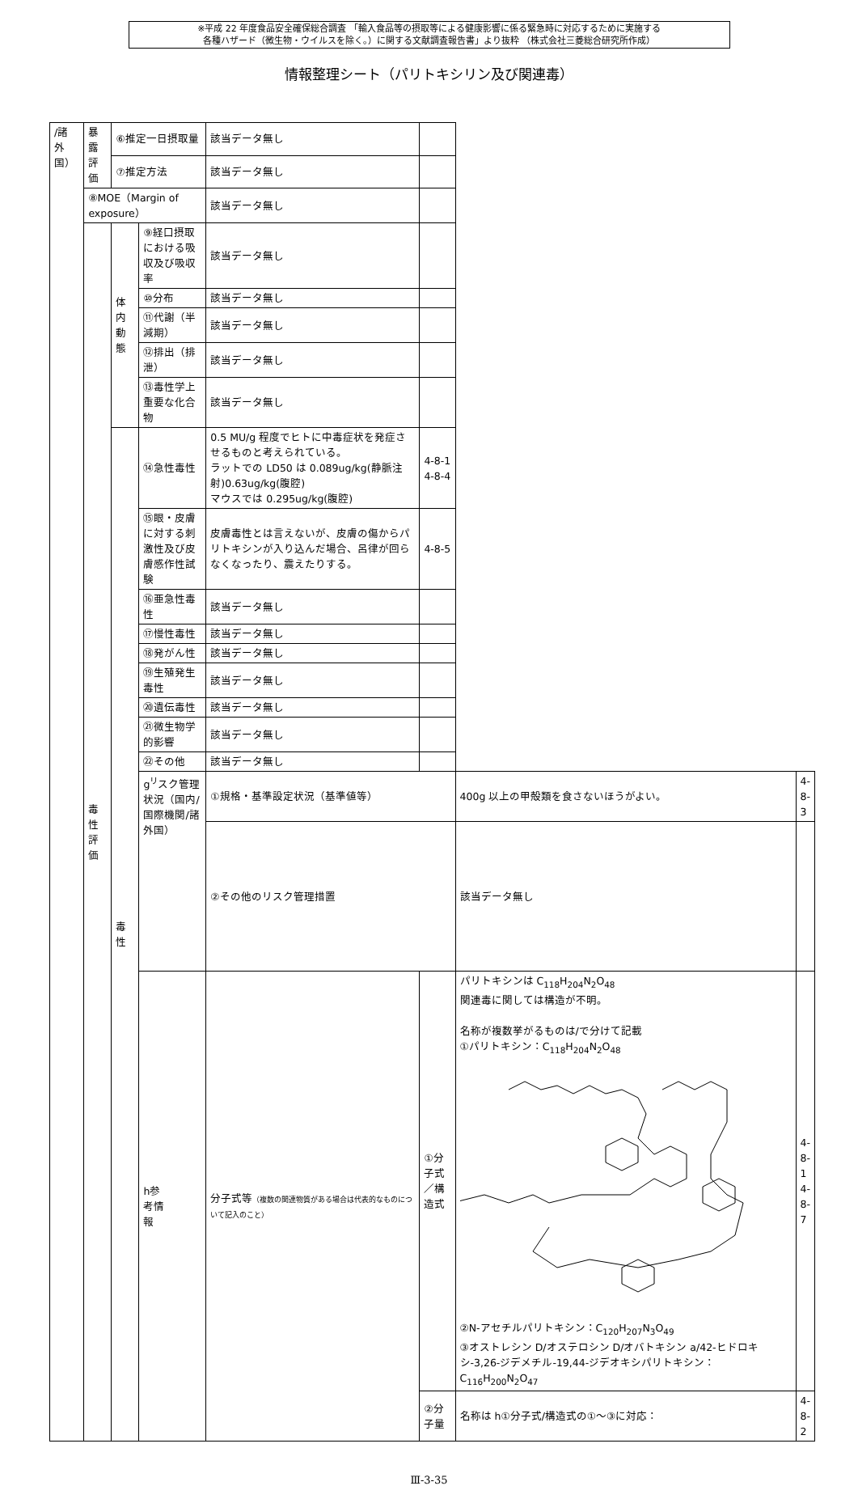※平成 22 年度食品安全確保総合調査 「輸入食品等の摂取等による健康影響に係る緊急時に対応するために実施する
各種ハザード（微生物・ウイルスを除く。）に関する文献調査報告書」より抜粋 （株式会社三菱総合研究所作成）
情報整理シート（パリトキシリン及び関連毒）
| /諸 外 国） | 暴露 評価 | ⑥推定一日摂取量 | | 該当データ無し | | | |
| | | ⑦推定方法 | | 該当データ無し | | | |
| | ⑧MOE（Margin of exposure） | | | 該当データ無し | | | |
| | 毒性 評価 | 体内 動態 | ⑨経口摂取における吸収及び吸収率 | 該当データ無し | | | |
| | | | ⑩分布 | 該当データ無し | | | |
| | | | ⑪代謝（半減期） | 該当データ無し | | | |
| | | | ⑫排出（排泄） | 該当データ無し | | | |
| | | | ⑬毒性学上重要な化合物 | 該当データ無し | | | |
| | | 毒性 | ⑭急性毒性 | 0.5 MU/g 程度でヒトに中毒症状を発症させるものと考えられている。 ラットでの LD50 は 0.089ug/kg(静脈注射)0.63ug/kg(腹腔) マウスでは 0.295ug/kg(腹腔) | 4-8-1 4-8-4 | | |
| | | | ⑮眼・皮膚に対する刺激性及び皮膚感作性試験 | 皮膚毒性とは言えないが、皮膚の傷からパリトキシンが入り込んだ場合、呂律が回らなくなったり、震えたりする。 | 4-8-5 | | |
| | | | ⑯亜急性毒性 | 該当データ無し | | | |
| | | | ⑰慢性毒性 | 該当データ無し | | | |
| | | | ⑱発がん性 | 該当データ無し | | | |
| | | | ⑲生殖発生毒性 | 該当データ無し | | | |
| | | | ⑳遺伝毒性 | 該当データ無し | | | |
| | | | ㉑微生物学的影響 | 該当データ無し | | | |
| | | | ㉒その他 | 該当データ無し | | | |
| | | | g<sup>リ</sup>スク管理状況（国内/国際機関/諸外国） | ①規格・基準設定状況（基準値等） | | 400g 以上の甲殻類を食さないほうがよい。 | 4-8-3 |
| | | | | ②その他のリスク管理措置 | | 該当データ無し | |
| | | | h参 考情 報 | 分子式等 （複数の関連物質がある場合は代表的なものについて記入のこと） | ①分子式／構造式 | パリトキシンは C<sub>118</sub>H<sub>204</sub>N<sub>2</sub>O<sub>48</sub> 関連毒に関しては構造が不明。 名称が複数挙がるものは/で分けて記載 ①パリトキシン：C<sub>118</sub>H<sub>204</sub>N<sub>2</sub>O<sub>48</sub> ②N-アセチルパリトキシン：C<sub>120</sub>H<sub>207</sub>N<sub>3</sub>O<sub>49</sub> ③オストレシン D/オステロシン D/オバトキシン a/42-ヒドロキシ-3,26-ジデメチル-19,44-ジデオキシパリトキシン：C<sub>116</sub>H<sub>200</sub>N<sub>2</sub>O<sub>47</sub> | 4-8-1 4-8-7 |
| | | | | | ②分子量 | 名称は h①分子式/構造式の①～③に対応： | 4-8-2 |
Ⅲ-3-35